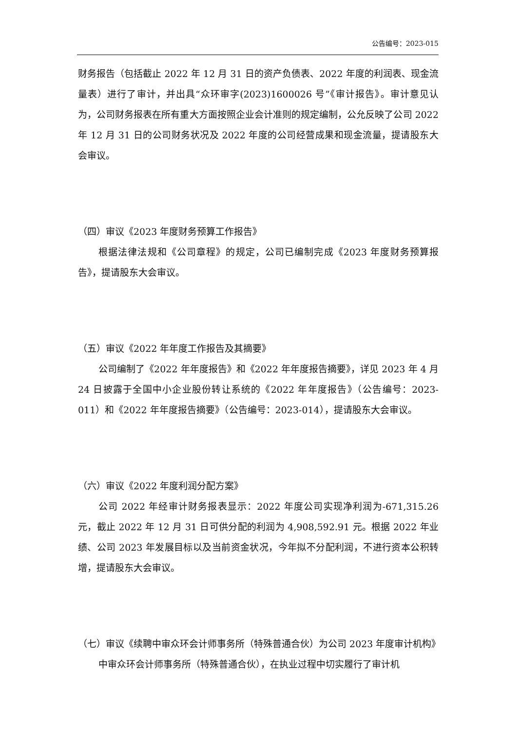公告编号：2023-015
财务报告（包括截止 2022 年 12 月 31 日的资产负债表、2022 年度的利润表、现金流量表）进行了审计，并出具“众环审字(2023)1600026 号”《审计报告》。审计意见认为，公司财务报表在所有重大方面按照企业会计准则的规定编制，公允反映了公司 2022 年 12 月 31 日的公司财务状况及 2022 年度的公司经营成果和现金流量，提请股东大会审议。
（四）审议《2023 年度财务预算工作报告》
根据法律法规和《公司章程》的规定，公司已编制完成《2023 年度财务预算报告》，提请股东大会审议。
（五）审议《2022 年年度工作报告及其摘要》
公司编制了《2022 年年度报告》和《2022 年年度报告摘要》，详见 2023 年 4 月 24 日披露于全国中小企业股份转让系统的《2022 年年度报告》（公告编号：2023-011）和《2022 年年度报告摘要》（公告编号：2023-014），提请股东大会审议。
（六）审议《2022 年度利润分配方案》
公司 2022 年经审计财务报表显示：2022 年度公司实现净利润为-671,315.26 元，截止 2022 年 12 月 31 日可供分配的利润为 4,908,592.91 元。根据 2022 年业绩、公司 2023 年发展目标以及当前资金状况，今年拟不分配利润，不进行资本公积转增，提请股东大会审议。
（七）审议《续聘中审众环会计师事务所（特殊普通合伙）为公司 2023 年度审计机构》
中审众环会计师事务所（特殊普通合伙），在执业过程中切实履行了审计机